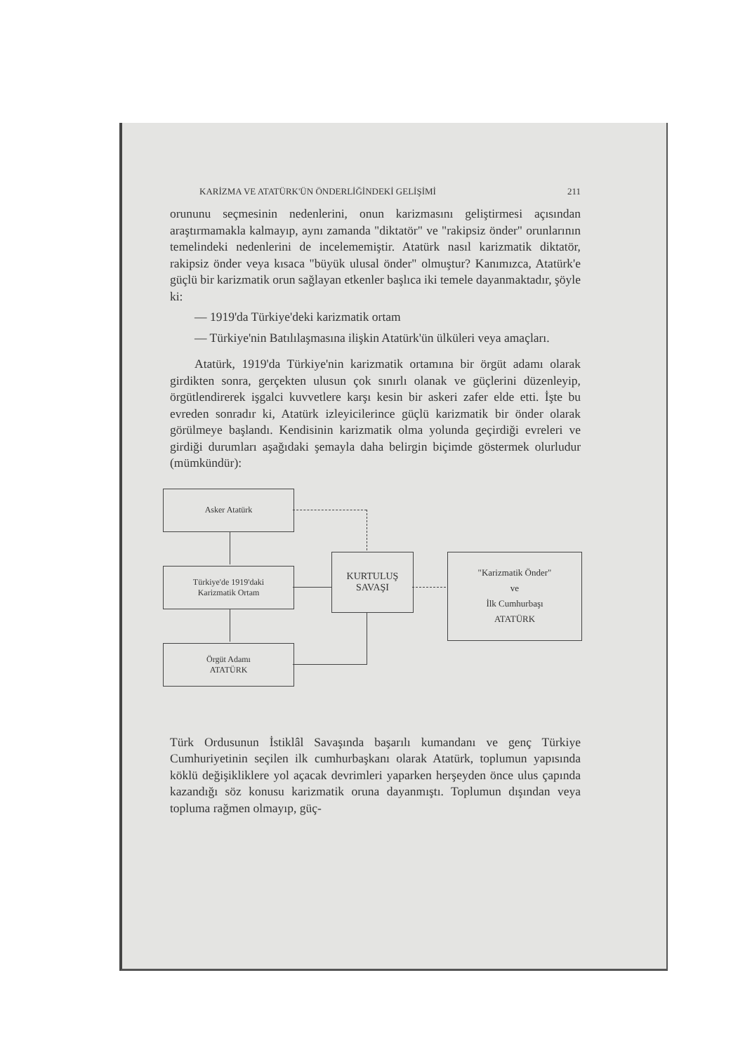KARİZMA VE ATATÜRK'ÜN ÖNDERLİĞİNDEKİ GELİŞİMİ 211
orununu seçmesinin nedenlerini, onun karizmasını geliştirmesi açısından araştırmamakla kalmayıp, aynı zamanda "diktatör" ve "rakipsiz önder" orunlarının temelindeki nedenlerini de incelememiştir. Atatürk nasıl karizmatik diktatör, rakipsiz önder veya kısaca "büyük ulusal önder" olmuştur? Kanımızca, Atatürk'e güçlü bir karizmatik orun sağlayan etkenler başlıca iki temele dayanmaktadır, şöyle ki:
— 1919'da Türkiye'deki karizmatik ortam
— Türkiye'nin Batılılaşmasına ilişkin Atatürk'ün ülküleri veya amaçları.
Atatürk, 1919'da Türkiye'nin karizmatik ortamına bir örgüt adamı olarak girdikten sonra, gerçekten ulusun çok sınırlı olanak ve güçlerini düzenleyip, örgütlendirerek işgalci kuvvetlere karşı kesin bir askeri zafer elde etti. İşte bu evreden sonradır ki, Atatürk izleyicilerince güçlü karizmatik bir önder olarak görülmeye başlandı. Kendisinin karizmatik olma yolunda geçirdiği evreleri ve girdiği durumları aşağıdaki şemayla daha belirgin biçimde göstermek olurludur (mümkündür):
Asker Atatürk
Türkiye'de 1919'daki
Karizmatik Ortam
Örgüt Adamı
ATATÜRK
KURTULUŞ
SAVAŞI
"Karizmatik Önder"
ve
İlk Cumhurbaşı
ATATÜRK
Türk Ordusunun İstiklâl Savaşında başarılı kumandanı ve genç Türkiye Cumhuriyetinin seçilen ilk cumhurbaşkanı olarak Atatürk, toplumun yapısında köklü değişikliklere yol açacak devrimleri yaparken herşeyden önce ulus çapında kazandığı söz konusu karizmatik oruna dayanmıştı. Toplumun dışından veya topluma rağmen olmayıp, güç-